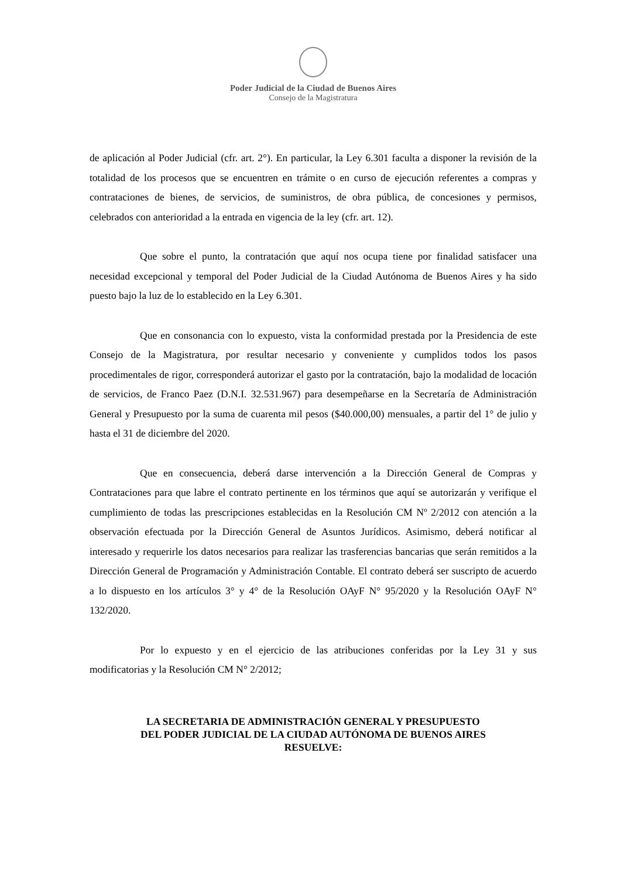Poder Judicial de la Ciudad de Buenos Aires
Consejo de la Magistratura
de aplicación al Poder Judicial (cfr. art. 2°). En particular, la Ley 6.301 faculta a disponer la revisión de la totalidad de los procesos que se encuentren en trámite o en curso de ejecución referentes a compras y contrataciones de bienes, de servicios, de suministros, de obra pública, de concesiones y permisos, celebrados con anterioridad a la entrada en vigencia de la ley (cfr. art. 12).
Que sobre el punto, la contratación que aquí nos ocupa tiene por finalidad satisfacer una necesidad excepcional y temporal del Poder Judicial de la Ciudad Autónoma de Buenos Aires y ha sido puesto bajo la luz de lo establecido en la Ley 6.301.
Que en consonancia con lo expuesto, vista la conformidad prestada por la Presidencia de este Consejo de la Magistratura, por resultar necesario y conveniente y cumplidos todos los pasos procedimentales de rigor, corresponderá autorizar el gasto por la contratación, bajo la modalidad de locación de servicios, de Franco Paez (D.N.I. 32.531.967) para desempeñarse en la Secretaría de Administración General y Presupuesto por la suma de cuarenta mil pesos ($40.000,00) mensuales, a partir del 1° de julio y hasta el 31 de diciembre del 2020.
Que en consecuencia, deberá darse intervención a la Dirección General de Compras y Contrataciones para que labre el contrato pertinente en los términos que aquí se autorizarán y verifique el cumplimiento de todas las prescripciones establecidas en la Resolución CM Nº 2/2012 con atención a la observación efectuada por la Dirección General de Asuntos Jurídicos. Asimismo, deberá notificar al interesado y requerirle los datos necesarios para realizar las trasferencias bancarias que serán remitidos a la Dirección General de Programación y Administración Contable. El contrato deberá ser suscripto de acuerdo a lo dispuesto en los artículos 3° y 4° de la Resolución OAyF N° 95/2020 y la Resolución OAyF N° 132/2020.
Por lo expuesto y en el ejercicio de las atribuciones conferidas por la Ley 31 y sus modificatorias y la Resolución CM N° 2/2012;
LA SECRETARIA DE ADMINISTRACIÓN GENERAL Y PRESUPUESTO
DEL PODER JUDICIAL DE LA CIUDAD AUTÓNOMA DE BUENOS AIRES
RESUELVE: